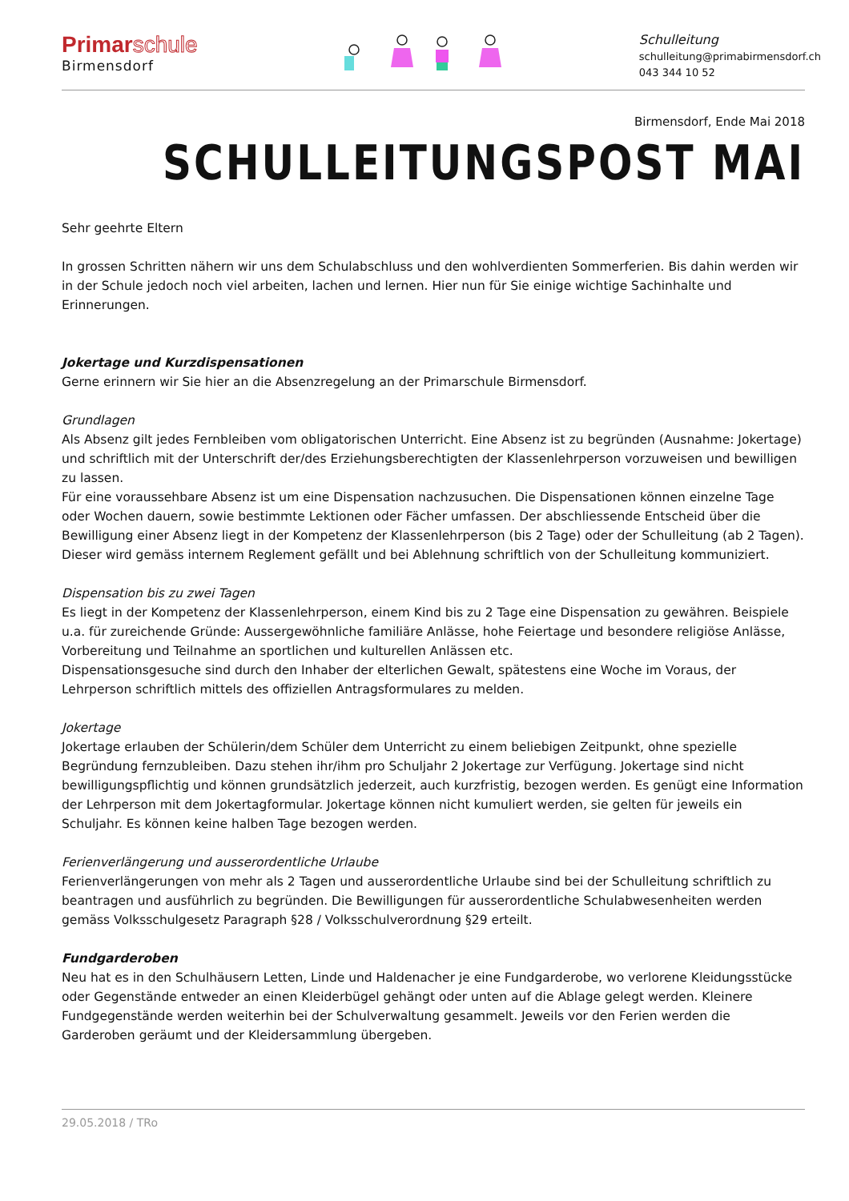Primarschule
Birmensdorf
Schulleitung
schulleitung@primabirmensdorf.ch
043 344 10 52
Birmensdorf, Ende Mai 2018
SCHULLEITUNGSPOST MAI
Sehr geehrte Eltern
In grossen Schritten nähern wir uns dem Schulabschluss und den wohlverdienten Sommerferien. Bis dahin werden wir in der Schule jedoch noch viel arbeiten, lachen und lernen. Hier nun für Sie einige wichtige Sachinhalte und Erinnerungen.
Jokertage und Kurzdispensationen
Gerne erinnern wir Sie hier an die Absenzregelung an der Primarschule Birmensdorf.
Grundlagen
Als Absenz gilt jedes Fernbleiben vom obligatorischen Unterricht. Eine Absenz ist zu begründen (Ausnahme: Jokertage) und schriftlich mit der Unterschrift der/des Erziehungsberechtigten der Klassenlehrperson vorzuweisen und bewilligen zu lassen.
Für eine voraussehbare Absenz ist um eine Dispensation nachzusuchen. Die Dispensationen können einzelne Tage oder Wochen dauern, sowie bestimmte Lektionen oder Fächer umfassen. Der abschliessende Entscheid über die Bewilligung einer Absenz liegt in der Kompetenz der Klassenlehrperson (bis 2 Tage) oder der Schulleitung (ab 2 Tagen). Dieser wird gemäss internem Reglement gefällt und bei Ablehnung schriftlich von der Schulleitung kommuniziert.
Dispensation bis zu zwei Tagen
Es liegt in der Kompetenz der Klassenlehrperson, einem Kind bis zu 2 Tage eine Dispensation zu gewähren. Beispiele u.a. für zureichende Gründe: Aussergewöhnliche familiäre Anlässe, hohe Feiertage und besondere religiöse Anlässe, Vorbereitung und Teilnahme an sportlichen und kulturellen Anlässen etc.
Dispensationsgesuche sind durch den Inhaber der elterlichen Gewalt, spätestens eine Woche im Voraus, der Lehrperson schriftlich mittels des offiziellen Antragsformulares zu melden.
Jokertage
Jokertage erlauben der Schülerin/dem Schüler dem Unterricht zu einem beliebigen Zeitpunkt, ohne spezielle Begründung fernzubleiben. Dazu stehen ihr/ihm pro Schuljahr 2 Jokertage zur Verfügung. Jokertage sind nicht bewilligungspflichtig und können grundsätzlich jederzeit, auch kurzfristig, bezogen werden. Es genügt eine Information der Lehrperson mit dem Jokertagformular. Jokertage können nicht kumuliert werden, sie gelten für jeweils ein Schuljahr. Es können keine halben Tage bezogen werden.
Ferienverlängerung und ausserordentliche Urlaube
Ferienverlängerungen von mehr als 2 Tagen und ausserordentliche Urlaube sind bei der Schulleitung schriftlich zu beantragen und ausführlich zu begründen. Die Bewilligungen für ausserordentliche Schulabwesenheiten werden gemäss Volksschulgesetz Paragraph §28 / Volksschulverordnung §29 erteilt.
Fundgarderoben
Neu hat es in den Schulhäusern Letten, Linde und Haldenacher je eine Fundgarderobe, wo verlorene Kleidungsstücke oder Gegenstände entweder an einen Kleiderbügel gehängt oder unten auf die Ablage gelegt werden. Kleinere Fundgegenstände werden weiterhin bei der Schulverwaltung gesammelt. Jeweils vor den Ferien werden die Garderoben geräumt und der Kleidersammlung übergeben.
29.05.2018 / TRo